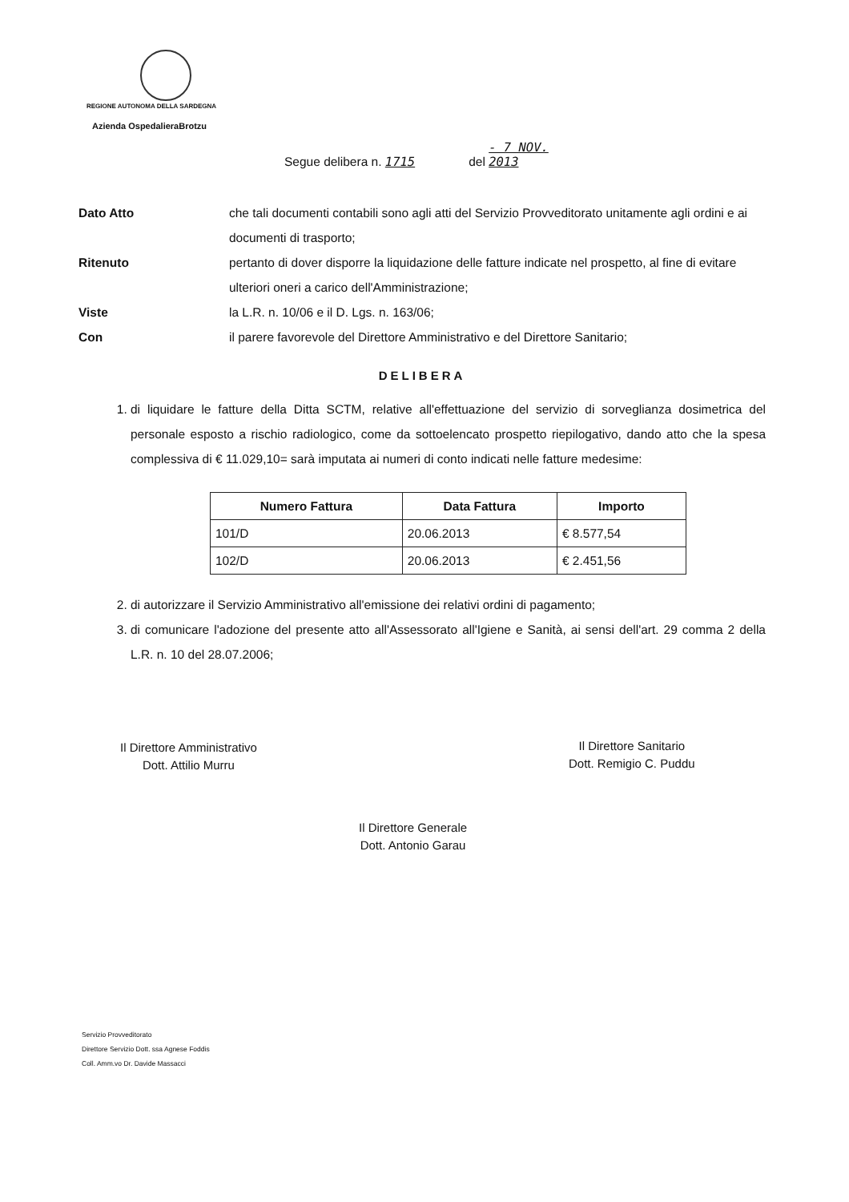REGIONE AUTONOMA DELLA SARDEGNA
Azienda OspedalieraBrotzu
Segue delibera n. 1715 del - 7 NOV. 2013
Dato Atto che tali documenti contabili sono agli atti del Servizio Provveditorato unitamente agli ordini e ai documenti di trasporto;
Ritenuto pertanto di dover disporre la liquidazione delle fatture indicate nel prospetto, al fine di evitare ulteriori oneri a carico dell'Amministrazione;
Viste la L.R. n. 10/06 e il D. Lgs. n. 163/06;
Con il parere favorevole del Direttore Amministrativo e del Direttore Sanitario;
DELIBERA
1. di liquidare le fatture della Ditta SCTM, relative all'effettuazione del servizio di sorveglianza dosimetrica del personale esposto a rischio radiologico, come da sottoelencato prospetto riepilogativo, dando atto che la spesa complessiva di € 11.029,10= sarà imputata ai numeri di conto indicati nelle fatture medesime:
| Numero Fattura | Data Fattura | Importo |
| --- | --- | --- |
| 101/D | 20.06.2013 | € 8.577,54 |
| 102/D | 20.06.2013 | € 2.451,56 |
2. di autorizzare il Servizio Amministrativo all'emissione dei relativi ordini di pagamento;
3. di comunicare l'adozione del presente atto all'Assessorato all'Igiene e Sanità, ai sensi dell'art. 29 comma 2 della L.R. n. 10 del 28.07.2006;
Il Direttore Amministrativo
Dott. Attilio Murru
Il Direttore Sanitario
Dott. Remigio C. Puddu
Il Direttore Generale
Dott. Antonio Garau
Servizio Provveditorato
Direttore Servizio Dott. ssa Agnese Foddis
Coll. Amm.vo Dr. Davide Massacci